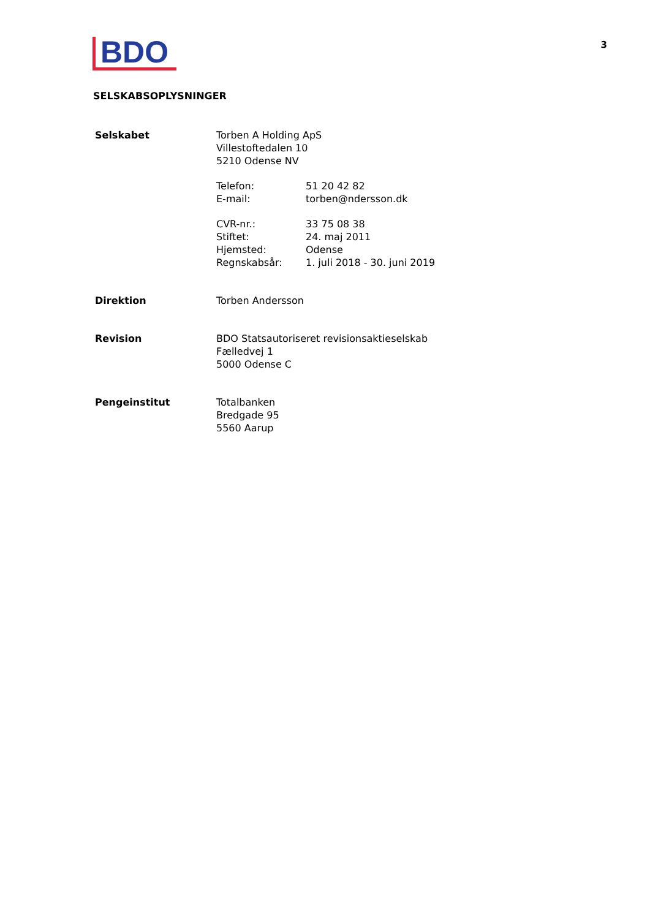BDO
3
SELSKABSOPLYSNINGER
Selskabet Torben A Holding ApS
Villestoftedalen 10
5210 Odense NV
| Telefon: | 51 20 42 82 |
| E-mail: | torben@ndersson.dk |
| CVR-nr.: | 33 75 08 38 |
| Stiftet: | 24. maj 2011 |
| Hjemsted: | Odense |
| Regnskabsår: | 1. juli 2018 - 30. juni 2019 |
Direktion Torben Andersson
Revision BDO Statsautoriseret revisionsaktieselskab
Fælledvej 1
5000 Odense C
Pengeinstitut Totalbanken
Bredgade 95
5560 Aarup